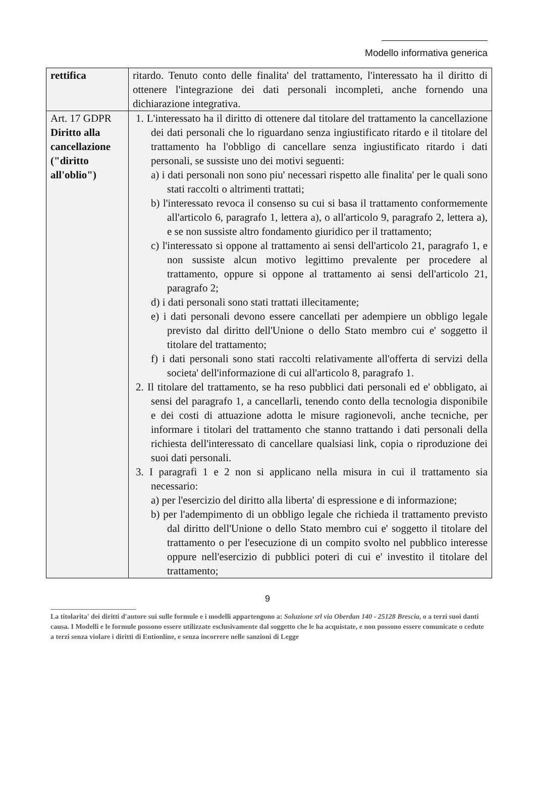Modello informativa generica
| rettifica | ritardo. Tenuto conto delle finalita' del trattamento, l'interessato ha il diritto di ottenere l'integrazione dei dati personali incompleti, anche fornendo una dichiarazione integrativa. |
| Art. 17 GDPR Diritto alla cancellazione ("diritto all'oblio") | 1. L'interessato ha il diritto di ottenere dal titolare del trattamento la cancellazione dei dati personali che lo riguardano senza ingiustificato ritardo e il titolare del trattamento ha l'obbligo di cancellare senza ingiustificato ritardo i dati personali, se sussiste uno dei motivi seguenti: a) i dati personali non sono piu' necessari rispetto alle finalita' per le quali sono stati raccolti o altrimenti trattati; b) l'interessato revoca il consenso su cui si basa il trattamento conformemente all'articolo 6, paragrafo 1, lettera a), o all'articolo 9, paragrafo 2, lettera a), e se non sussiste altro fondamento giuridico per il trattamento; c) l'interessato si oppone al trattamento ai sensi dell'articolo 21, paragrafo 1, e non sussiste alcun motivo legittimo prevalente per procedere al trattamento, oppure si oppone al trattamento ai sensi dell'articolo 21, paragrafo 2; d) i dati personali sono stati trattati illecitamente; e) i dati personali devono essere cancellati per adempiere un obbligo legale previsto dal diritto dell'Unione o dello Stato membro cui e' soggetto il titolare del trattamento; f) i dati personali sono stati raccolti relativamente all'offerta di servizi della societa' dell'informazione di cui all'articolo 8, paragrafo 1. 2. Il titolare del trattamento, se ha reso pubblici dati personali ed e' obbligato, ai sensi del paragrafo 1, a cancellarli, tenendo conto della tecnologia disponibile e dei costi di attuazione adotta le misure ragionevoli, anche tecniche, per informare i titolari del trattamento che stanno trattando i dati personali della richiesta dell'interessato di cancellare qualsiasi link, copia o riproduzione dei suoi dati personali. 3. I paragrafi 1 e 2 non si applicano nella misura in cui il trattamento sia necessario: a) per l'esercizio del diritto alla liberta' di espressione e di informazione; b) per l'adempimento di un obbligo legale che richieda il trattamento previsto dal diritto dell'Unione o dello Stato membro cui e' soggetto il titolare del trattamento o per l'esecuzione di un compito svolto nel pubblico interesse oppure nell'esercizio di pubblici poteri di cui e' investito il titolare del trattamento; |
9
La titolarita' dei diritti d'autore sui sulle formule e i modelli appartengono a: Soluzione srl via Oberdan 140 - 25128 Brescia, o a terzi suoi danti causa. I Modelli e le formule possono essere utilizzate esclusivamente dal soggetto che le ha acquistate, e non possono essere comunicate o cedute a terzi senza violare i diritti di Entionline, e senza incorrere nelle sanzioni di Legge